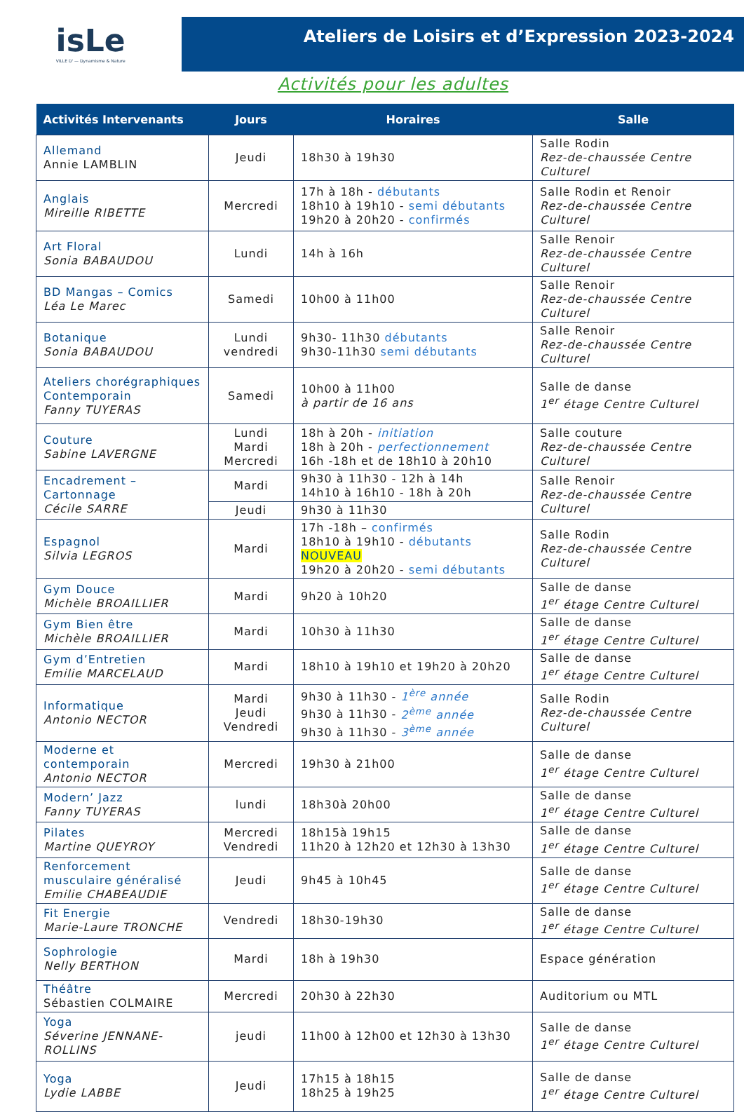isLe
VILLE D' — Dynamisme & Nature
Ateliers de Loisirs et d’Expression 2023-2024
Activités pour les adultes
| Activités Intervenants | Jours | Horaires | Salle |
| --- | --- | --- | --- |
| Allemand Annie LAMBLIN | Jeudi | 18h30 à 19h30 | Salle Rodin Rez-de-chaussée Centre Culturel |
| Anglais Mireille RIBETTE | Mercredi | 17h à 18h - débutants 18h10 à 19h10 - semi débutants 19h20 à 20h20 - confirmés | Salle Rodin et Renoir Rez-de-chaussée Centre Culturel |
| Art Floral Sonia BABAUDOU | Lundi | 14h à 16h | Salle Renoir Rez-de-chaussée Centre Culturel |
| BD Mangas – Comics Léa Le Marec | Samedi | 10h00 à 11h00 | Salle Renoir Rez-de-chaussée Centre Culturel |
| Botanique Sonia BABAUDOU | Lundi vendredi | 9h30- 11h30 débutants 9h30-11h30 semi débutants | Salle Renoir Rez-de-chaussée Centre Culturel |
| Ateliers chorégraphiques Contemporain Fanny TUYERAS | Samedi | 10h00 à 11h00 à partir de 16 ans | Salle de danse 1<sup>er</sup> étage Centre Culturel |
| Couture Sabine LAVERGNE | Lundi Mardi Mercredi | 18h à 20h - initiation 18h à 20h - perfectionnement 16h -18h et de 18h10 à 20h10 | Salle couture Rez-de-chaussée Centre Culturel |
| Encadrement – Cartonnage Cécile SARRE | Mardi | 9h30 à 11h30 - 12h à 14h 14h10 à 16h10 - 18h à 20h | Salle Renoir Rez-de-chaussée Centre Culturel |
| | Jeudi | 9h30 à 11h30 | |
| Espagnol Silvia LEGROS | Mardi | 17h -18h – confirmés 18h10 à 19h10 - débutants NOUVEAU 19h20 à 20h20 - semi débutants | Salle Rodin Rez-de-chaussée Centre Culturel |
| Gym Douce Michèle BROAILLIER | Mardi | 9h20 à 10h20 | Salle de danse 1<sup>er</sup> étage Centre Culturel |
| Gym Bien être Michèle BROAILLIER | Mardi | 10h30 à 11h30 | Salle de danse 1<sup>er</sup> étage Centre Culturel |
| Gym d’Entretien Emilie MARCELAUD | Mardi | 18h10 à 19h10 et 19h20 à 20h20 | Salle de danse 1<sup>er</sup> étage Centre Culturel |
| Informatique Antonio NECTOR | Mardi Jeudi Vendredi | 9h30 à 11h30 - 1<sup>ère</sup> année 9h30 à 11h30 - 2<sup>ème</sup> année 9h30 à 11h30 - 3<sup>ème</sup> année | Salle Rodin Rez-de-chaussée Centre Culturel |
| Moderne et contemporain Antonio NECTOR | Mercredi | 19h30 à 21h00 | Salle de danse 1<sup>er</sup> étage Centre Culturel |
| Modern’ Jazz Fanny TUYERAS | lundi | 18h30à 20h00 | Salle de danse 1<sup>er</sup> étage Centre Culturel |
| Pilates Martine QUEYROY | Mercredi Vendredi | 18h15à 19h15 11h20 à 12h20 et 12h30 à 13h30 | Salle de danse 1<sup>er</sup> étage Centre Culturel |
| Renforcement musculaire généralisé Emilie CHABEAUDIE | Jeudi | 9h45 à 10h45 | Salle de danse 1<sup>er</sup> étage Centre Culturel |
| Fit Energie Marie-Laure TRONCHE | Vendredi | 18h30-19h30 | Salle de danse 1<sup>er</sup> étage Centre Culturel |
| Sophrologie Nelly BERTHON | Mardi | 18h à 19h30 | Espace génération |
| Théâtre Sébastien COLMAIRE | Mercredi | 20h30 à 22h30 | Auditorium ou MTL |
| Yoga Séverine JENNANE-ROLLINS | jeudi | 11h00 à 12h00 et 12h30 à 13h30 | Salle de danse 1<sup>er</sup> étage Centre Culturel |
| Yoga Lydie LABBE | Jeudi | 17h15 à 18h15 18h25 à 19h25 | Salle de danse 1<sup>er</sup> étage Centre Culturel |